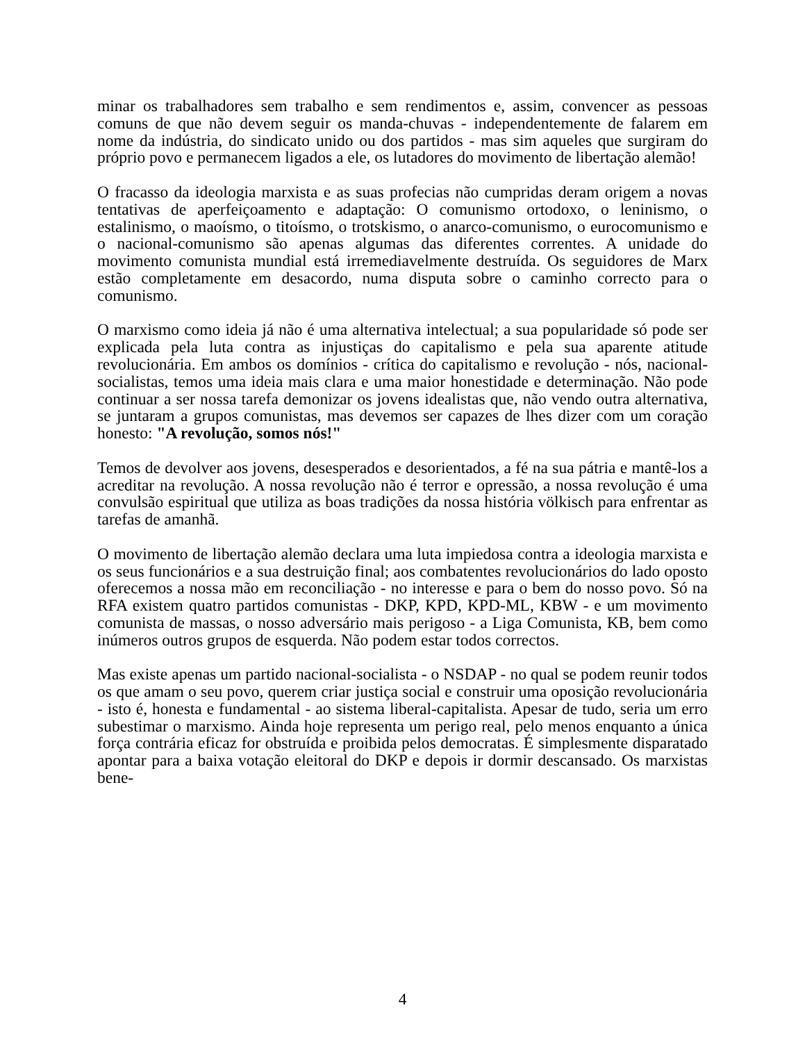minar os trabalhadores sem trabalho e sem rendimentos e, assim, convencer as pessoas comuns de que não devem seguir os manda-chuvas - independentemente de falarem em nome da indústria, do sindicato unido ou dos partidos - mas sim aqueles que surgiram do próprio povo e permanecem ligados a ele, os lutadores do movimento de libertação alemão!
O fracasso da ideologia marxista e as suas profecias não cumpridas deram origem a novas tentativas de aperfeiçoamento e adaptação: O comunismo ortodoxo, o leninismo, o estalinismo, o maoísmo, o titoísmo, o trotskismo, o anarco-comunismo, o eurocomunismo e o nacional-comunismo são apenas algumas das diferentes correntes. A unidade do movimento comunista mundial está irremediavelmente destruída. Os seguidores de Marx estão completamente em desacordo, numa disputa sobre o caminho correcto para o comunismo.
O marxismo como ideia já não é uma alternativa intelectual; a sua popularidade só pode ser explicada pela luta contra as injustiças do capitalismo e pela sua aparente atitude revolucionária. Em ambos os domínios - crítica do capitalismo e revolução - nós, nacional-socialistas, temos uma ideia mais clara e uma maior honestidade e determinação. Não pode continuar a ser nossa tarefa demonizar os jovens idealistas que, não vendo outra alternativa, se juntaram a grupos comunistas, mas devemos ser capazes de lhes dizer com um coração honesto: "A revolução, somos nós!"
Temos de devolver aos jovens, desesperados e desorientados, a fé na sua pátria e mantê-los a acreditar na revolução. A nossa revolução não é terror e opressão, a nossa revolução é uma convulsão espiritual que utiliza as boas tradições da nossa história völkisch para enfrentar as tarefas de amanhã.
O movimento de libertação alemão declara uma luta impiedosa contra a ideologia marxista e os seus funcionários e a sua destruição final; aos combatentes revolucionários do lado oposto oferecemos a nossa mão em reconciliação - no interesse e para o bem do nosso povo. Só na RFA existem quatro partidos comunistas - DKP, KPD, KPD-ML, KBW - e um movimento comunista de massas, o nosso adversário mais perigoso - a Liga Comunista, KB, bem como inúmeros outros grupos de esquerda. Não podem estar todos correctos.
Mas existe apenas um partido nacional-socialista - o NSDAP - no qual se podem reunir todos os que amam o seu povo, querem criar justiça social e construir uma oposição revolucionária - isto é, honesta e fundamental - ao sistema liberal-capitalista. Apesar de tudo, seria um erro subestimar o marxismo. Ainda hoje representa um perigo real, pelo menos enquanto a única força contrária eficaz for obstruída e proibida pelos democratas. É simplesmente disparatado apontar para a baixa votação eleitoral do DKP e depois ir dormir descansado. Os marxistas bene-
4